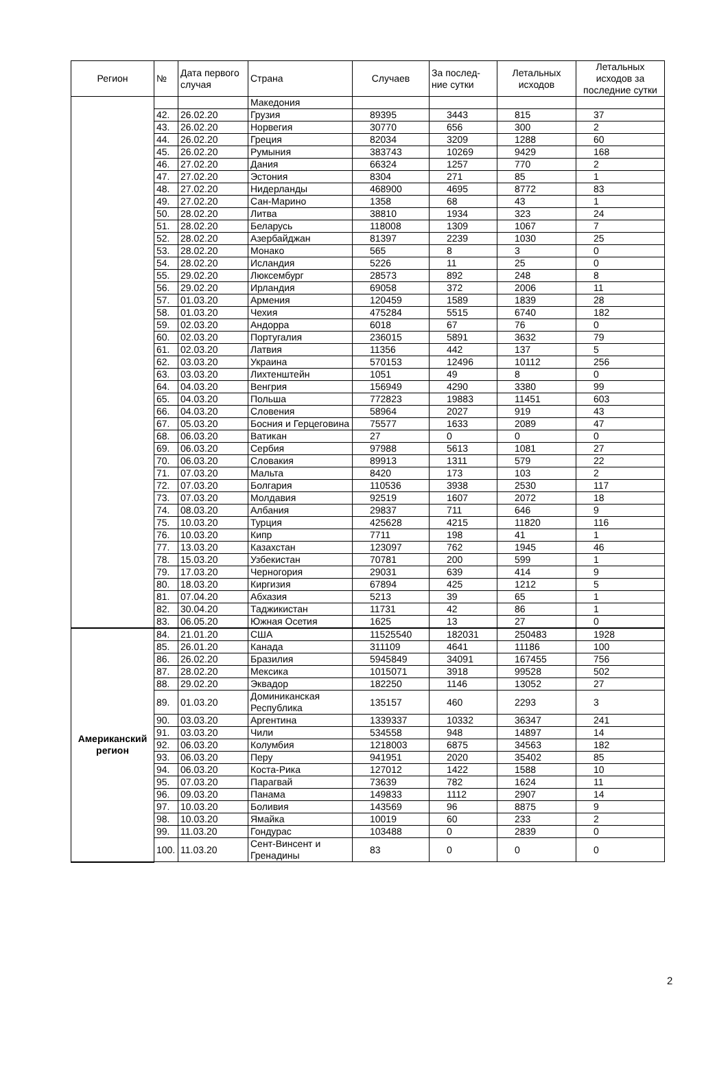| Регион | № | Дата первого случая | Страна | Случаев | За послед-ние сутки | Летальных исходов | Летальных исходов за последние сутки |
| --- | --- | --- | --- | --- | --- | --- | --- |
| | | | Македония | | | | |
| | 42. | 26.02.20 | Грузия | 89395 | 3443 | 815 | 37 |
| | 43. | 26.02.20 | Норвегия | 30770 | 656 | 300 | 2 |
| | 44. | 26.02.20 | Греция | 82034 | 3209 | 1288 | 60 |
| | 45. | 26.02.20 | Румыния | 383743 | 10269 | 9429 | 168 |
| | 46. | 27.02.20 | Дания | 66324 | 1257 | 770 | 2 |
| | 47. | 27.02.20 | Эстония | 8304 | 271 | 85 | 1 |
| | 48. | 27.02.20 | Нидерланды | 468900 | 4695 | 8772 | 83 |
| | 49. | 27.02.20 | Сан-Марино | 1358 | 68 | 43 | 1 |
| | 50. | 28.02.20 | Литва | 38810 | 1934 | 323 | 24 |
| | 51. | 28.02.20 | Беларусь | 118008 | 1309 | 1067 | 7 |
| | 52. | 28.02.20 | Азербайджан | 81397 | 2239 | 1030 | 25 |
| | 53. | 28.02.20 | Монако | 565 | 8 | 3 | 0 |
| | 54. | 28.02.20 | Исландия | 5226 | 11 | 25 | 0 |
| | 55. | 29.02.20 | Люксембург | 28573 | 892 | 248 | 8 |
| | 56. | 29.02.20 | Ирландия | 69058 | 372 | 2006 | 11 |
| | 57. | 01.03.20 | Армения | 120459 | 1589 | 1839 | 28 |
| | 58. | 01.03.20 | Чехия | 475284 | 5515 | 6740 | 182 |
| | 59. | 02.03.20 | Андорра | 6018 | 67 | 76 | 0 |
| | 60. | 02.03.20 | Португалия | 236015 | 5891 | 3632 | 79 |
| | 61. | 02.03.20 | Латвия | 11356 | 442 | 137 | 5 |
| | 62. | 03.03.20 | Украина | 570153 | 12496 | 10112 | 256 |
| | 63. | 03.03.20 | Лихтенштейн | 1051 | 49 | 8 | 0 |
| | 64. | 04.03.20 | Венгрия | 156949 | 4290 | 3380 | 99 |
| | 65. | 04.03.20 | Польша | 772823 | 19883 | 11451 | 603 |
| | 66. | 04.03.20 | Словения | 58964 | 2027 | 919 | 43 |
| | 67. | 05.03.20 | Босния и Герцеговина | 75577 | 1633 | 2089 | 47 |
| | 68. | 06.03.20 | Ватикан | 27 | 0 | 0 | 0 |
| | 69. | 06.03.20 | Сербия | 97988 | 5613 | 1081 | 27 |
| | 70. | 06.03.20 | Словакия | 89913 | 1311 | 579 | 22 |
| | 71. | 07.03.20 | Мальта | 8420 | 173 | 103 | 2 |
| | 72. | 07.03.20 | Болгария | 110536 | 3938 | 2530 | 117 |
| | 73. | 07.03.20 | Молдавия | 92519 | 1607 | 2072 | 18 |
| | 74. | 08.03.20 | Албания | 29837 | 711 | 646 | 9 |
| | 75. | 10.03.20 | Турция | 425628 | 4215 | 11820 | 116 |
| | 76. | 10.03.20 | Кипр | 7711 | 198 | 41 | 1 |
| | 77. | 13.03.20 | Казахстан | 123097 | 762 | 1945 | 46 |
| | 78. | 15.03.20 | Узбекистан | 70781 | 200 | 599 | 1 |
| | 79. | 17.03.20 | Черногория | 29031 | 639 | 414 | 9 |
| | 80. | 18.03.20 | Киргизия | 67894 | 425 | 1212 | 5 |
| | 81. | 07.04.20 | Абхазия | 5213 | 39 | 65 | 1 |
| | 82. | 30.04.20 | Таджикистан | 11731 | 42 | 86 | 1 |
| | 83. | 06.05.20 | Южная Осетия | 1625 | 13 | 27 | 0 |
| Американский регион | 84. | 21.01.20 | США | 11525540 | 182031 | 250483 | 1928 |
| | 85. | 26.01.20 | Канада | 311109 | 4641 | 11186 | 100 |
| | 86. | 26.02.20 | Бразилия | 5945849 | 34091 | 167455 | 756 |
| | 87. | 28.02.20 | Мексика | 1015071 | 3918 | 99528 | 502 |
| | 88. | 29.02.20 | Эквадор | 182250 | 1146 | 13052 | 27 |
| | 89. | 01.03.20 | Доминиканская Республика | 135157 | 460 | 2293 | 3 |
| | 90. | 03.03.20 | Аргентина | 1339337 | 10332 | 36347 | 241 |
| | 91. | 03.03.20 | Чили | 534558 | 948 | 14897 | 14 |
| | 92. | 06.03.20 | Колумбия | 1218003 | 6875 | 34563 | 182 |
| | 93. | 06.03.20 | Перу | 941951 | 2020 | 35402 | 85 |
| | 94. | 06.03.20 | Коста-Рика | 127012 | 1422 | 1588 | 10 |
| | 95. | 07.03.20 | Парагвай | 73639 | 782 | 1624 | 11 |
| | 96. | 09.03.20 | Панама | 149833 | 1112 | 2907 | 14 |
| | 97. | 10.03.20 | Боливия | 143569 | 96 | 8875 | 9 |
| | 98. | 10.03.20 | Ямайка | 10019 | 60 | 233 | 2 |
| | 99. | 11.03.20 | Гондурас | 103488 | 0 | 2839 | 0 |
| | 100. | 11.03.20 | Сент-Винсент и Гренадины | 83 | 0 | 0 | 0 |
2